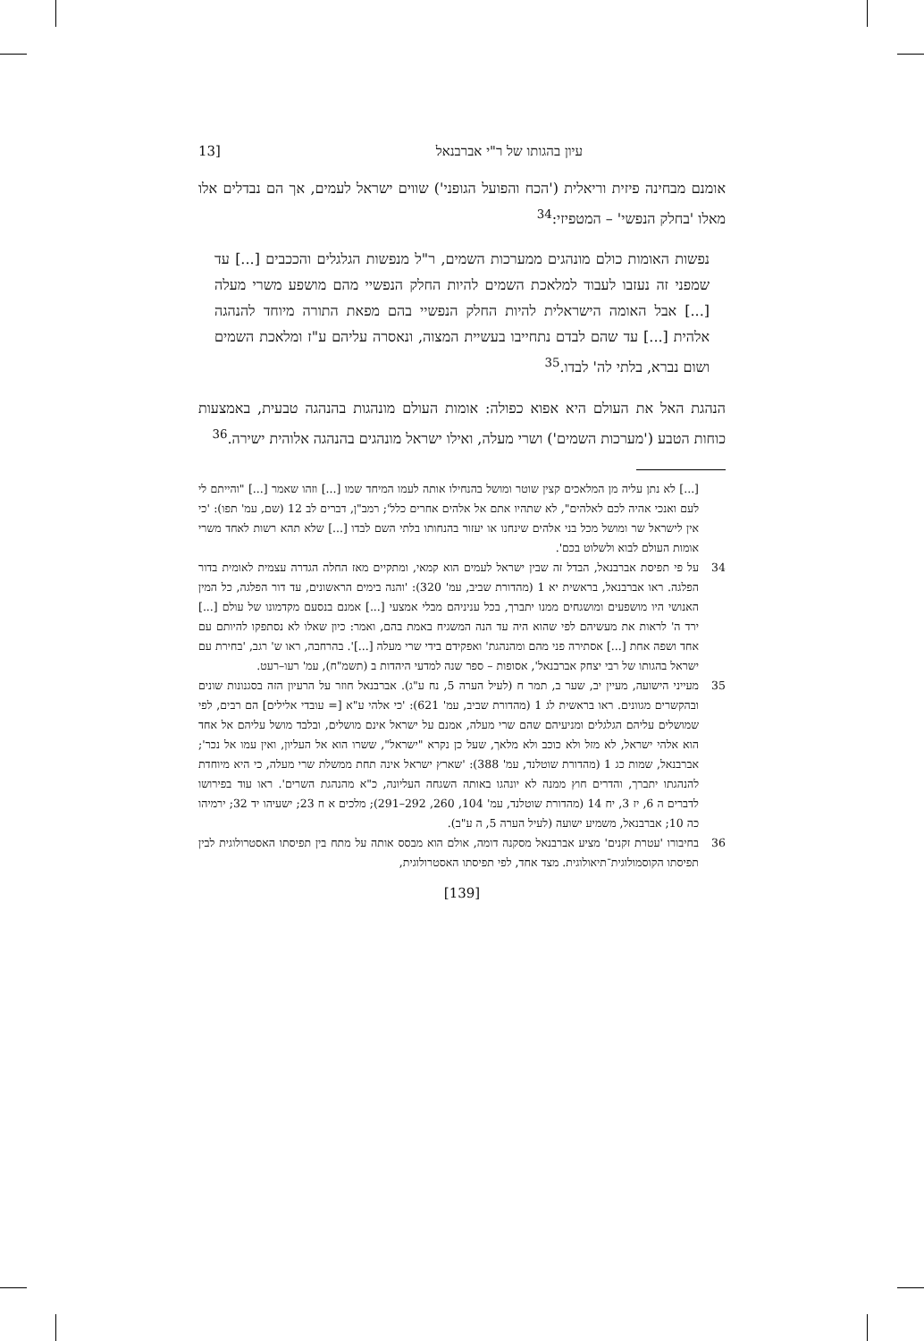עיון בהגותו של ר"י אברבנאל [13
אומנם מבחינה פיזית וריאלית ('הכח והפועל הגופני') שווים ישראל לעמים, אך הם נבדלים אלו מאלו 'בחלק הנפשי' – המטפיזי:<sup>34</sup>
נפשות האומות כולם מונהגים ממערכות השמים, ר"ל מנפשות הגלגלים והככבים [...] עד שמפני זה נעזבו לעבוד למלאכת השמים להיות החלק הנפשיי מהם מושפע משרי מעלה [...] אבל האומה הישראלית להיות החלק הנפשיי בהם מפאת התורה מיוחד להנהגה אלהית [...] עד שהם לבדם נתחייבו בעשיית המצוה, ונאסרה עליהם ע"ז ומלאכת השמים ושום נברא, בלתי לה' לבדו.<sup>35</sup>
הנהגת האל את העולם היא אפוא כפולה: אומות העולם מונהגות בהנהגה טבעית, באמצעות כוחות הטבע ('מערכות השמים') ושרי מעלה, ואילו ישראל מונהגים בהנהגה אלוהית ישירה.<sup>36</sup>
[...] לא נתן עליה מן המלאכים קצין שוטר ומושל בהנחילו אותה לעמו המיחד שמו [...] וזהו שאמר [...] "והייתם לי לעם ואנכי אהיה לכם לאלהים", לא שתהיו אתם אל אלהים אחרים כלל'; רמב"ן, דברים לב 12 (שם, עמ' תפו): 'כי אין לישראל שר ומושל מכל בני אלהים שינחנו או יעזור בהנחותו בלתי השם לבדו [...] שלא תהא רשות לאחד משרי אומות העולם לבוא ולשלוט בכם'.
34 על פי תפיסת אברבנאל, הבדל זה שבין ישראל לעמים הוא קמאי, ומתקיים מאז החלה הגדרה עצמית לאומית בדור הפלגה. ראו אברבנאל, בראשית יא 1 (מהדורת שביב, עמ' 320): 'והנה בימים הראשונים, עד דור הפלגה, כל המין האנושי היו מושפעים ומושגחים ממנו יתברך, בכל עניניהם מבלי אמצעי [...] אמנם בנסעם מקדמונו של עולם [...] ירד ה' לראות את מעשיהם לפי שהוא היה עד הנה המשגיח באמת בהם, ואמר: כיון שאלו לא נסתפקו להיותם עם אחד ושפה אחת [...] אסתירה פני מהם ומהנהגת' ואפקידם בידי שרי מעלה [...]'. בהרחבה, ראו ש' רגב, 'בחירת עם ישראל בהגותו של רבי יצחק אברבנאל', אסופות – ספר שנה למדעי היהדות ב (תשמ"ח), עמ' רעו–רעט.
35 מעייני הישועה, מעיין יב, שער ב, תמר ח (לעיל הערה 5, נח ע"ג). אברבנאל חוזר על הרעיון הזה בסגנונות שונים ובהקשרים מגוונים. ראו בראשית לג 1 (מהדורת שביב, עמ' 621): 'כי אלהי ע"א [= עובדי אלילים] הם רבים, לפי שמושלים עליהם הגלגלים ומניעיהם שהם שרי מעלה, אמנם על ישראל אינם מושלים, ובלבד מושל עליהם אל אחד הוא אלהי ישראל, לא מזל ולא כוכב ולא מלאך, שעל כן נקרא "ישראל", ששרו הוא אל העליון, ואין עמו אל נכר'; אברבנאל, שמות כג 1 (מהדורת שוטלנד, עמ' 388): 'שארץ ישראל אינה תחת ממשלת שרי מעלה, כי היא מיוחדת להנהגתו יתברך, והדרים חוץ ממנה לא יונהגו באותה השגחה העליונה, כ"א מהנהגת השרים'. ראו עוד בפירושו לדברים ה 6, יז 3, יח 14 (מהדורת שוטלנד, עמ' 104, 260, 292–291); מלכים א ח 23; ישעיהו יד 32; ירמיהו כה 10; אברבנאל, משמיע ישועה (לעיל הערה 5, ה ע"ב).
36 בחיבורו 'עטרת זקנים' מציע אברבנאל מסקנה דומה, אולם הוא מבסס אותה על מתח בין תפיסתו האסטרולוגית לבין תפיסתו הקוסמולוגית־תיאולוגית. מצד אחד, לפי תפיסתו האסטרולוגית,
[139]